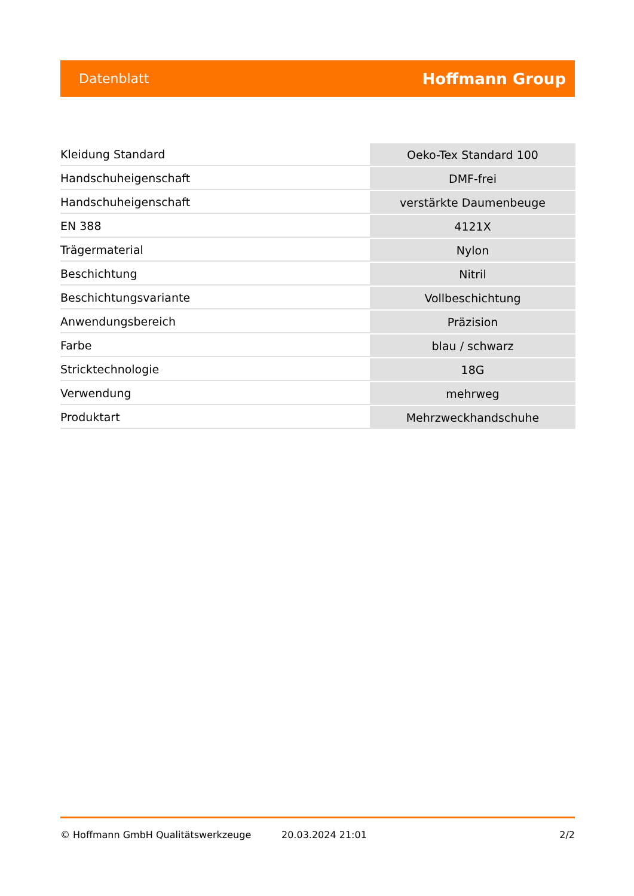Datenblatt Hoffmann Group
| Kleidung Standard | Oeko-Tex Standard 100 |
| Handschuheigenschaft | DMF-frei |
| Handschuheigenschaft | verstärkte Daumenbeuge |
| EN 388 | 4121X |
| Trägermaterial | Nylon |
| Beschichtung | Nitril |
| Beschichtungsvariante | Vollbeschichtung |
| Anwendungsbereich | Präzision |
| Farbe | blau / schwarz |
| Stricktechnologie | 18G |
| Verwendung | mehrweg |
| Produktart | Mehrzweckhandschuhe |
© Hoffmann GmbH Qualitätswerkzeuge 20.03.2024 21:01 2/2